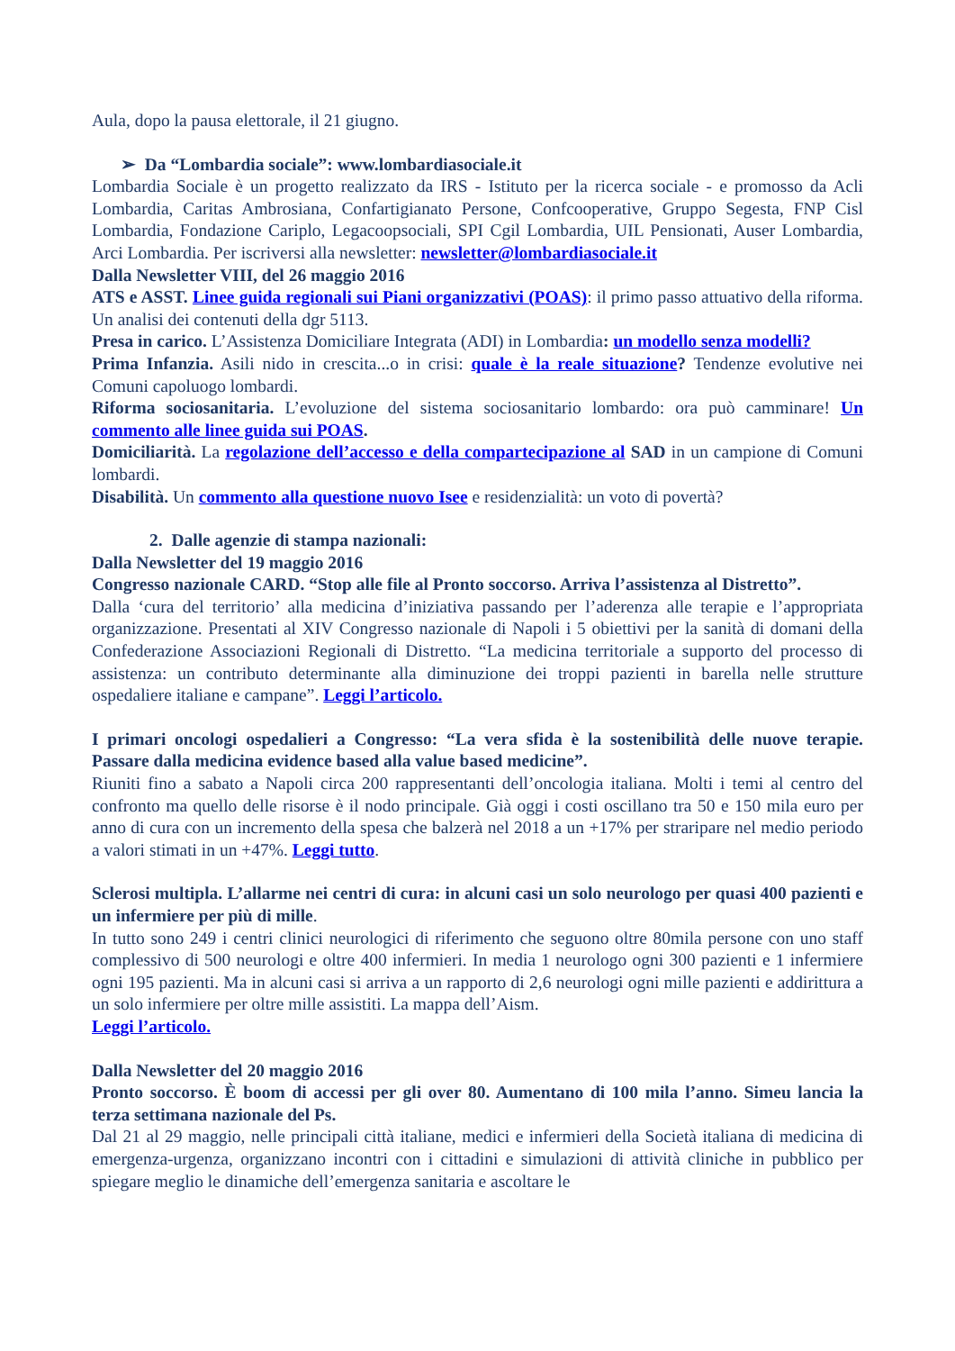Aula, dopo la pausa elettorale, il 21 giugno.
➢ Da “Lombardia sociale”: www.lombardiasociale.it
Lombardia Sociale è un progetto realizzato da IRS - Istituto per la ricerca sociale - e promosso da Acli Lombardia, Caritas Ambrosiana, Confartigianato Persone, Confcooperative, Gruppo Segesta, FNP Cisl Lombardia, Fondazione Cariplo, Legacoopsociali, SPI Cgil Lombardia, UIL Pensionati, Auser Lombardia, Arci Lombardia. Per iscriversi alla newsletter: newsletter@lombardiasociale.it
Dalla Newsletter VIII, del 26 maggio 2016
ATS e ASST. Linee guida regionali sui Piani organizzativi (POAS): il primo passo attuativo della riforma. Un analisi dei contenuti della dgr 5113.
Presa in carico. L’Assistenza Domiciliare Integrata (ADI) in Lombardia: un modello senza modelli?
Prima Infanzia. Asili nido in crescita...o in crisi: quale è la reale situazione? Tendenze evolutive nei Comuni capoluogo lombardi.
Riforma sociosanitaria. L’evoluzione del sistema sociosanitario lombardo: ora può camminare! Un commento alle linee guida sui POAS.
Domiciliarità. La regolazione dell’accesso e della compartecipazione al SAD in un campione di Comuni lombardi.
Disabilità. Un commento alla questione nuovo Isee e residenzialità: un voto di povertà?
2. Dalle agenzie di stampa nazionali:
Dalla Newsletter del 19 maggio 2016
Congresso nazionale CARD. “Stop alle file al Pronto soccorso. Arriva l’assistenza al Distretto”.
Dalla ‘cura del territorio’ alla medicina d’iniziativa passando per l’aderenza alle terapie e l’appropriata organizzazione. Presentati al XIV Congresso nazionale di Napoli i 5 obiettivi per la sanità di domani della Confederazione Associazioni Regionali di Distretto. “La medicina territoriale a supporto del processo di assistenza: un contributo determinante alla diminuzione dei troppi pazienti in barella nelle strutture ospedaliere italiane e campane”. Leggi l’articolo.
I primari oncologi ospedalieri a Congresso: “La vera sfida è la sostenibilità delle nuove terapie. Passare dalla medicina evidence based alla value based medicine”.
Riuniti fino a sabato a Napoli circa 200 rappresentanti dell’oncologia italiana. Molti i temi al centro del confronto ma quello delle risorse è il nodo principale. Già oggi i costi oscillano tra 50 e 150 mila euro per anno di cura con un incremento della spesa che balzerà nel 2018 a un +17% per straripare nel medio periodo a valori stimati in un +47%. Leggi tutto.
Sclerosi multipla. L’allarme nei centri di cura: in alcuni casi un solo neurologo per quasi 400 pazienti e un infermiere per più di mille.
In tutto sono 249 i centri clinici neurologici di riferimento che seguono oltre 80mila persone con uno staff complessivo di 500 neurologi e oltre 400 infermieri. In media 1 neurologo ogni 300 pazienti e 1 infermiere ogni 195 pazienti. Ma in alcuni casi si arriva a un rapporto di 2,6 neurologi ogni mille pazienti e addirittura a un solo infermiere per oltre mille assistiti. La mappa dell’Aism.
Leggi l’articolo.
Dalla Newsletter del 20 maggio 2016
Pronto soccorso. È boom di accessi per gli over 80. Aumentano di 100 mila l’anno. Simeu lancia la terza settimana nazionale del Ps.
Dal 21 al 29 maggio, nelle principali città italiane, medici e infermieri della Società italiana di medicina di emergenza-urgenza, organizzano incontri con i cittadini e simulazioni di attività cliniche in pubblico per spiegare meglio le dinamiche dell’emergenza sanitaria e ascoltare le